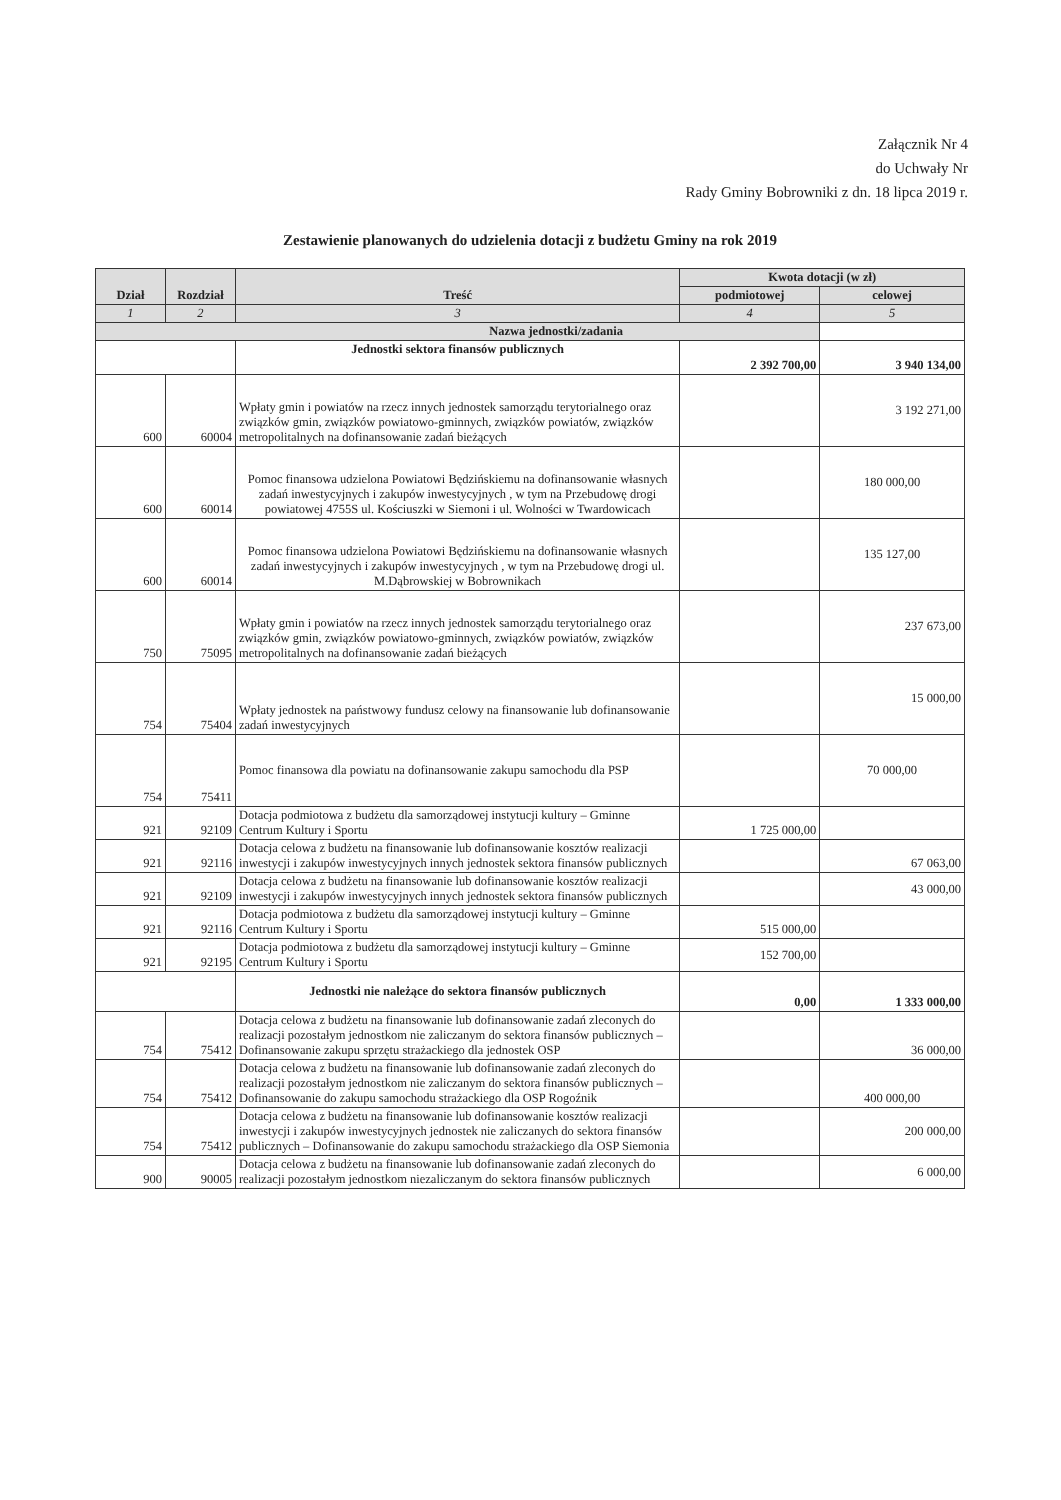Załącznik Nr 4
do Uchwały Nr
Rady Gminy Bobrowniki z dn. 18 lipca 2019 r.
Zestawienie planowanych do udzielenia dotacji z budżetu Gminy na rok 2019
| Dział | Rozdział | Treść | Kwota dotacji (w zł) | |
| --- | --- | --- | --- | --- |
| | | | podmiotowej | celowej |
| 1 | 2 | 3 | 4 | 5 |
| Nazwa jednostki/zadania | | | | |
| | | Jednostki sektora finansów publicznych | 2 392 700,00 | 3 940 134,00 |
| 600 | 60004 | Wpłaty gmin i powiatów na rzecz innych jednostek samorządu terytorialnego oraz związków gmin, związków powiatowo-gminnych, związków powiatów, związków metropolitalnych na dofinansowanie zadań bieżących | | 3 192 271,00 |
| 600 | 60014 | Pomoc finansowa udzielona Powiatowi Będzińskiemu na dofinansowanie własnych zadań inwestycyjnych i zakupów inwestycyjnych , w tym na Przebudowę drogi powiatowej 4755S ul. Kościuszki w Siemoni i ul. Wolności w Twardowicach | | 180 000,00 |
| 600 | 60014 | Pomoc finansowa udzielona Powiatowi Będzińskiemu na dofinansowanie własnych zadań inwestycyjnych i zakupów inwestycyjnych , w tym na Przebudowę drogi ul. M.Dąbrowskiej w Bobrownikach | | 135 127,00 |
| 750 | 75095 | Wpłaty gmin i powiatów na rzecz innych jednostek samorządu terytorialnego oraz związków gmin, związków powiatowo-gminnych, związków powiatów, związków metropolitalnych na dofinansowanie zadań bieżących | | 237 673,00 |
| 754 | 75404 | Wpłaty jednostek na państwowy fundusz celowy na finansowanie lub dofinansowanie zadań inwestycyjnych | | 15 000,00 |
| 754 | 75411 | Pomoc finansowa dla powiatu na dofinansowanie zakupu samochodu dla PSP | | 70 000,00 |
| 921 | 92109 | Dotacja podmiotowa z budżetu dla samorządowej instytucji kultury – Gminne Centrum Kultury i Sportu | 1 725 000,00 | |
| 921 | 92116 | Dotacja celowa z budżetu na finansowanie lub dofinansowanie kosztów realizacji inwestycji i zakupów inwestycyjnych innych jednostek sektora finansów publicznych | | 67 063,00 |
| 921 | 92109 | Dotacja celowa z budżetu na finansowanie lub dofinansowanie kosztów realizacji inwestycji i zakupów inwestycyjnych innych jednostek sektora finansów publicznych | | 43 000,00 |
| 921 | 92116 | Dotacja podmiotowa z budżetu dla samorządowej instytucji kultury – Gminne Centrum Kultury i Sportu | 515 000,00 | |
| 921 | 92195 | Dotacja podmiotowa z budżetu dla samorządowej instytucji kultury – Gminne Centrum Kultury i Sportu | 152 700,00 | |
| | | Jednostki nie należące do sektora finansów publicznych | 0,00 | 1 333 000,00 |
| 754 | 75412 | Dotacja celowa z budżetu na finansowanie lub dofinansowanie zadań zleconych do realizacji pozostałym jednostkom nie zaliczanym do sektora finansów publicznych – Dofinansowanie zakupu sprzętu strażackiego dla jednostek OSP | | 36 000,00 |
| 754 | 75412 | Dotacja celowa z budżetu na finansowanie lub dofinansowanie zadań zleconych do realizacji pozostałym jednostkom nie zaliczanym do sektora finansów publicznych – Dofinansowanie do zakupu samochodu strażackiego dla OSP Rogoźnik | | 400 000,00 |
| 754 | 75412 | Dotacja celowa z budżetu na finansowanie lub dofinansowanie kosztów realizacji inwestycji i zakupów inwestycyjnych jednostek nie zaliczanych do sektora finansów publicznych – Dofinansowanie do zakupu samochodu strażackiego dla OSP Siemonia | | 200 000,00 |
| 900 | 90005 | Dotacja celowa z budżetu na finansowanie lub dofinansowanie zadań zleconych do realizacji pozostałym jednostkom niezaliczanym do sektora finansów publicznych | | 6 000,00 |